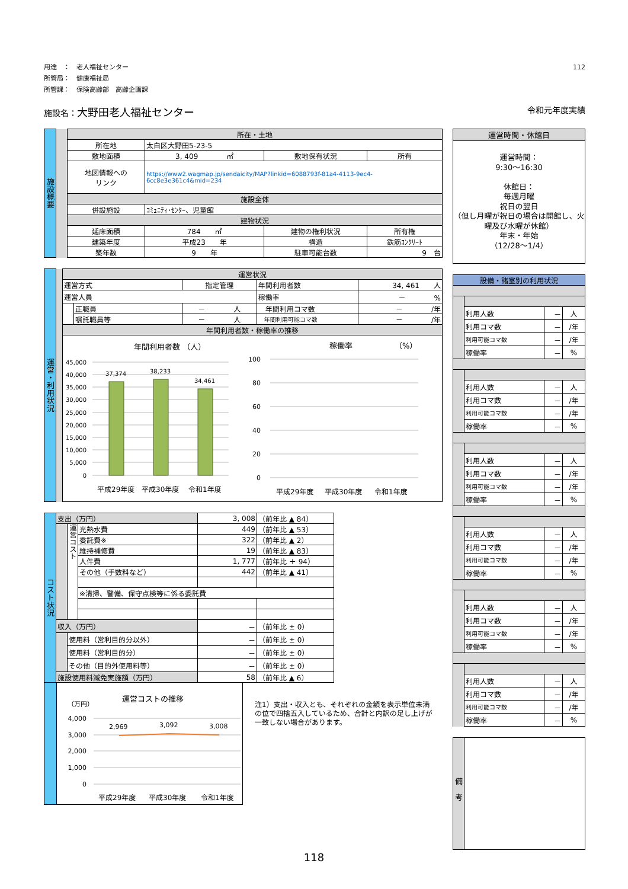用途　：　老人福祉センター
所管局：　健康福祉局
所管課：　保険高齢部　高齢企画課
112
施設名：大野田老人福祉センター
令和元年度実績
| 施設概要 | | 所在・土地 | | | |
| | | 所在地 | 太白区大野田5-23-5 | | |
| | | 敷地面積 | 3, 409 ㎡ | 敷地保有状況 | 所有 |
| | | 地図情報への リンク | https://www2.wagmap.jp/sendaicity/MAP?linkid=6088793f-81a4-4113-9ec4- 6cc8e3e361c4&mid=234 | | |
| | | 施設全体 | | | |
| | | 併設施設 | ｺﾐｭﾆﾃｨ･ｾﾝﾀｰ、児童館 | | |
| | | 建物状況 | | | |
| | | 延床面積 | 784 ㎡ | 建物の権利状況 | 所有権 |
| | | 建築年度 | 平成23 年 | 構造 | 鉄筋ｺﾝｸﾘｰﾄ |
| | | 築年数 | 9 年 | 駐車可能台数 | 9 台 |
| 運営・利用状況 | | 運営状況 | | | | |
| | | 運営方式 | | 指定管理 | 年間利用者数 | 34, 461 人 |
| | | 運営人員 | | | 稼働率 | － % |
| | | | 正職員 | － 人 | 年間利用コマ数 | － /年 |
| | | | 嘱託職員等 | － 人 | 年間利用可能コマ数 | － /年 |
| | | 年間利用者数・稼働率の推移 | | | | |
| | | 年間利用者数 （人） 45,000 40,000 35,000 30,000 25,000 20,000 15,000 10,000 5,000 0 37,374 38,233 34,461 平成29年度 平成30年度 令和1年度 稼働率 （%） 100 80 60 40 20 0 平成29年度 平成30年度 令和1年度 | | | | |
| コスト状況 | 支出（万円） | | | 3, 008 | （前年比 ▲ 84） |
| | | 運営コスト | 光熱水費 | 449 | （前年比 ▲ 53） |
| | | | 委託費※ | 322 | （前年比 ▲ 2） |
| | | | 維持補修費 | 19 | （前年比 ▲ 83） |
| | | | 人件費 | 1, 777 | （前年比 ＋ 94） |
| | | | その他（手数料など） | 442 | （前年比 ▲ 41） |
| | | | ※清掃、警備、保守点検等に係る委託費 | | |
| | 収入（万円） | | | － | （前年比 ± 0） |
| | | 使用料（営利目的分以外） | | － | （前年比 ± 0） |
| | | 使用料（営利目的分） | | － | （前年比 ± 0） |
| | | その他（目的外使用料等） | | － | （前年比 ± 0） |
| | 施設使用料減免実施額（万円） | | | 58 | （前年比 ▲ 6） |
（万円）
運営コストの推移
4,000
3,000
2,000
1,000
0
2,969
3,092
3,008
平成29年度
平成30年度
令和1年度
注1）支出・収入とも、それぞれの金額を表示単位未満の位で四捨五入しているため、合計と内訳の足し上げが一致しない場合があります。
運営時間・休館日
運営時間：
9:30～16:30
休館日：
毎週月曜
祝日の翌日
（但し月曜が祝日の場合は開館し、火曜及び水曜が休館）
年末・年始
（12/28～1/4）
| 設備・諸室別の利用状況 | | | |
| | 利用人数 | － | 人 |
| | 利用コマ数 | － | /年 |
| | 利用可能コマ数 | － | /年 |
| | 稼働率 | － | % |
| | 利用人数 | － | 人 |
| | 利用コマ数 | － | /年 |
| | 利用可能コマ数 | － | /年 |
| | 稼働率 | － | % |
| | 利用人数 | － | 人 |
| | 利用コマ数 | － | /年 |
| | 利用可能コマ数 | － | /年 |
| | 稼働率 | － | % |
| | 利用人数 | － | 人 |
| | 利用コマ数 | － | /年 |
| | 利用可能コマ数 | － | /年 |
| | 稼働率 | － | % |
| | 利用人数 | － | 人 |
| | 利用コマ数 | － | /年 |
| | 利用可能コマ数 | － | /年 |
| | 稼働率 | － | % |
| | 利用人数 | － | 人 |
| | 利用コマ数 | － | /年 |
| | 利用可能コマ数 | － | /年 |
| | 稼働率 | － | % |
備考
118